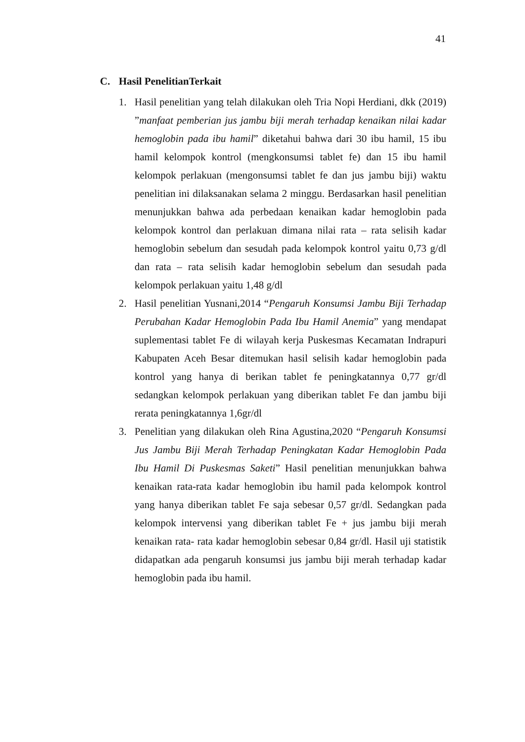41
C. Hasil PenelitianTerkait
1. Hasil penelitian yang telah dilakukan oleh Tria Nopi Herdiani, dkk (2019) ”manfaat pemberian jus jambu biji merah terhadap kenaikan nilai kadar hemoglobin pada ibu hamil” diketahui bahwa dari 30 ibu hamil, 15 ibu hamil kelompok kontrol (mengkonsumsi tablet fe) dan 15 ibu hamil kelompok perlakuan (mengonsumsi tablet fe dan jus jambu biji) waktu penelitian ini dilaksanakan selama 2 minggu. Berdasarkan hasil penelitian menunjukkan bahwa ada perbedaan kenaikan kadar hemoglobin pada kelompok kontrol dan perlakuan dimana nilai rata – rata selisih kadar hemoglobin sebelum dan sesudah pada kelompok kontrol yaitu 0,73 g/dl dan rata – rata selisih kadar hemoglobin sebelum dan sesudah pada kelompok perlakuan yaitu 1,48 g/dl
2. Hasil penelitian Yusnani,2014 “Pengaruh Konsumsi Jambu Biji Terhadap Perubahan Kadar Hemoglobin Pada Ibu Hamil Anemia” yang mendapat suplementasi tablet Fe di wilayah kerja Puskesmas Kecamatan Indrapuri Kabupaten Aceh Besar ditemukan hasil selisih kadar hemoglobin pada kontrol yang hanya di berikan tablet fe peningkatannya 0,77 gr/dl sedangkan kelompok perlakuan yang diberikan tablet Fe dan jambu biji rerata peningkatannya 1,6gr/dl
3. Penelitian yang dilakukan oleh Rina Agustina,2020 “Pengaruh Konsumsi Jus Jambu Biji Merah Terhadap Peningkatan Kadar Hemoglobin Pada Ibu Hamil Di Puskesmas Saketi” Hasil penelitian menunjukkan bahwa kenaikan rata-rata kadar hemoglobin ibu hamil pada kelompok kontrol yang hanya diberikan tablet Fe saja sebesar 0,57 gr/dl. Sedangkan pada kelompok intervensi yang diberikan tablet Fe + jus jambu biji merah kenaikan rata- rata kadar hemoglobin sebesar 0,84 gr/dl. Hasil uji statistik didapatkan ada pengaruh konsumsi jus jambu biji merah terhadap kadar hemoglobin pada ibu hamil.